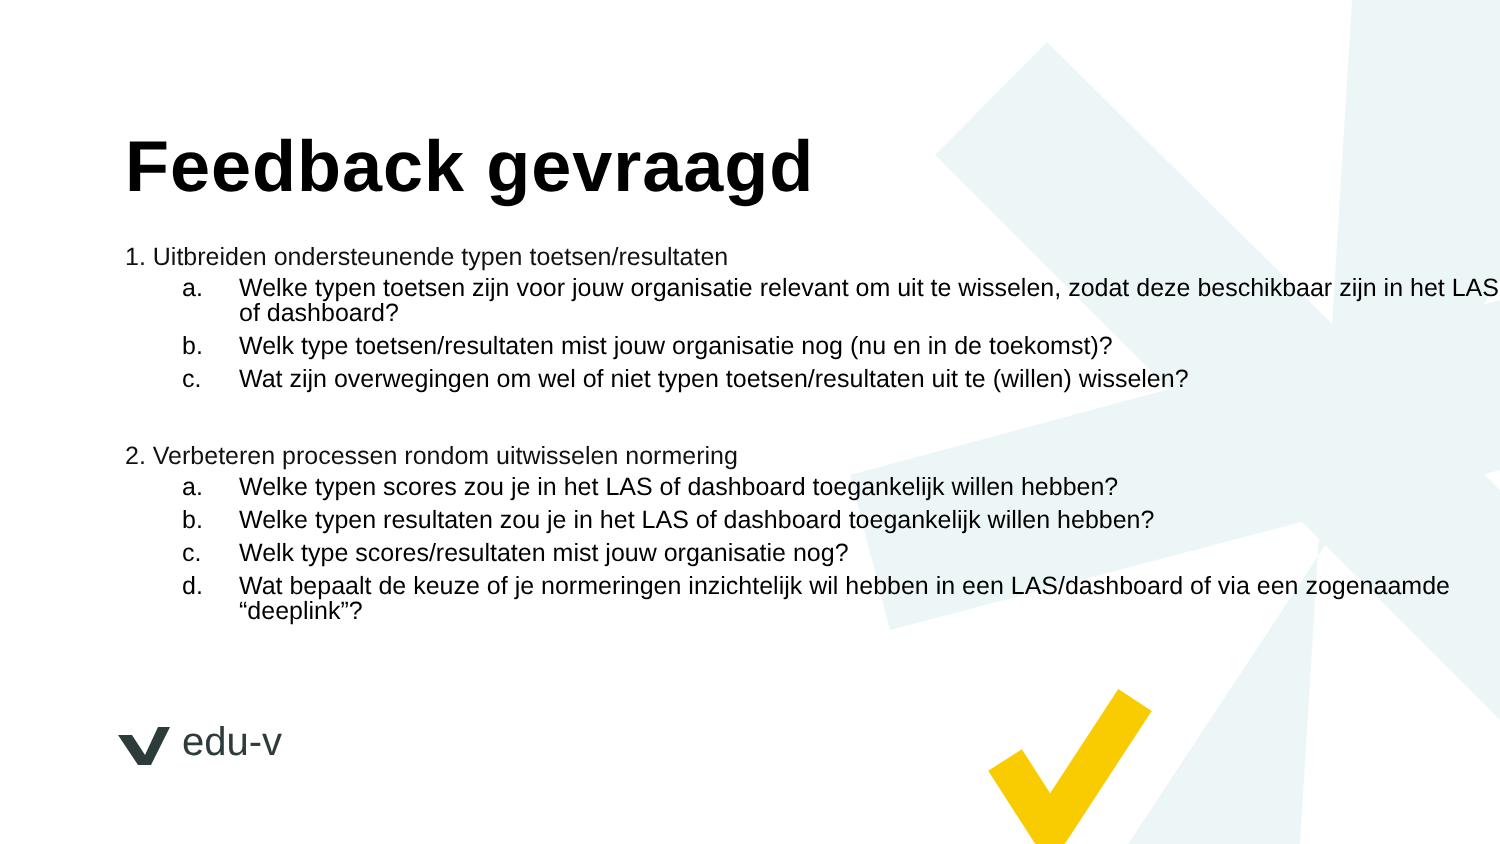Feedback gevraagd
1. Uitbreiden ondersteunende typen toetsen/resultaten
a. Welke typen toetsen zijn voor jouw organisatie relevant om uit te wisselen, zodat deze beschikbaar zijn in het LAS of dashboard?
b. Welk type toetsen/resultaten mist jouw organisatie nog (nu en in de toekomst)?
c. Wat zijn overwegingen om wel of niet typen toetsen/resultaten uit te (willen) wisselen?
2. Verbeteren processen rondom uitwisselen normering
a. Welke typen scores zou je in het LAS of dashboard toegankelijk willen hebben?
b. Welke typen resultaten zou je in het LAS of dashboard toegankelijk willen hebben?
c. Welk type scores/resultaten mist jouw organisatie nog?
d. Wat bepaalt de keuze of je normeringen inzichtelijk wil hebben in een LAS/dashboard of via een zogenaamde “deeplink”?
edu-v